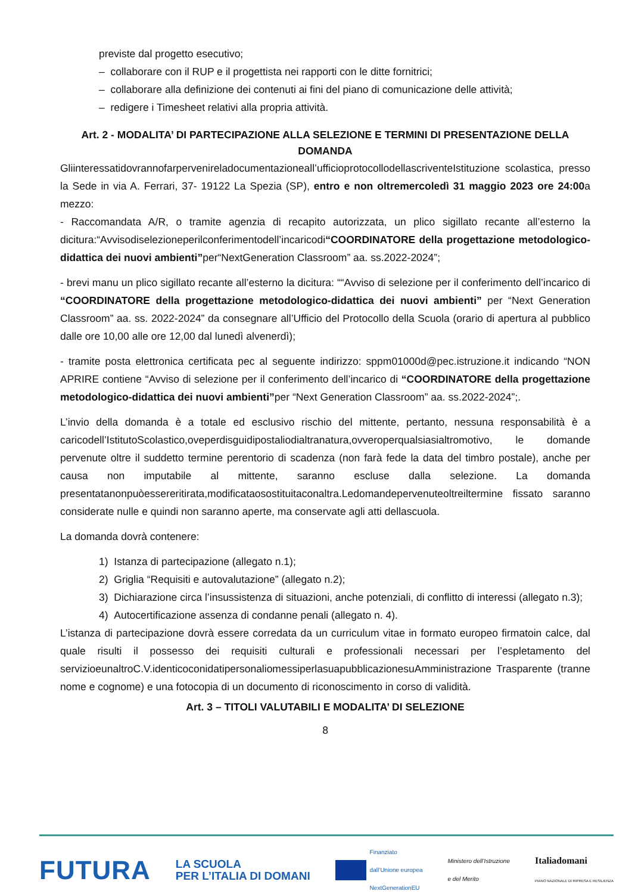previste dal progetto esecutivo;
– collaborare con il RUP e il progettista nei rapporti con le ditte fornitrici;
– collaborare alla definizione dei contenuti ai fini del piano di comunicazione delle attività;
– redigere i Timesheet relativi alla propria attività.
Art. 2 - MODALITA’ DI PARTECIPAZIONE ALLA SELEZIONE E TERMINI DI PRESENTAZIONE DELLA DOMANDA
Gliinteressatidovrannofarpervenireladocumentazioneall’ufficioprotocollodellascriventeIstituzione scolastica, presso la Sede in via A. Ferrari, 37- 19122 La Spezia (SP), entro e non oltremercoledì 31 maggio 2023 ore 24:00a mezzo:
- Raccomandata A/R, o tramite agenzia di recapito autorizzata, un plico sigillato recante all’esterno la dicitura:“Avvisodiselezioneperilconferimentodell’incaricodi“COORDINATORE della progettazione metodologico-didattica dei nuovi ambienti”per“NextGeneration Classroom” aa. ss.2022-2024”;
- brevi manu un plico sigillato recante all’esterno la dicitura: ““Avviso di selezione per il conferimento dell’incarico di “COORDINATORE della progettazione metodologico-didattica dei nuovi ambienti” per “Next Generation Classroom” aa. ss. 2022-2024” da consegnare all’Ufficio del Protocollo della Scuola (orario di apertura al pubblico dalle ore 10,00 alle ore 12,00 dal lunedì alvenerdì);
- tramite posta elettronica certificata pec al seguente indirizzo: sppm01000d@pec.istruzione.it indicando “NON APRIRE contiene “Avviso di selezione per il conferimento dell’incarico di “COORDINATORE della progettazione metodologico-didattica dei nuovi ambienti”per “Next Generation Classroom” aa. ss.2022-2024”;.
L’invio della domanda è a totale ed esclusivo rischio del mittente, pertanto, nessuna responsabilità è a caricodell’IstitutoScolastico,oveperdisguidipostaliodialtranatura,ovveroperqualsiasialtromotivo, le domande pervenute oltre il suddetto termine perentorio di scadenza (non farà fede la data del timbro postale), anche per causa non imputabile al mittente, saranno escluse dalla selezione. La domanda presentatanonpuòessereritirata,modificataosostituitaconaltra.Ledomandepervenuteoltreiltermine fissato saranno considerate nulle e quindi non saranno aperte, ma conservate agli atti dellascuola.
La domanda dovrà contenere:
1) Istanza di partecipazione (allegato n.1);
2) Griglia “Requisiti e autovalutazione” (allegato n.2);
3) Dichiarazione circa l’insussistenza di situazioni, anche potenziali, di conflitto di interessi (allegato n.3);
4) Autocertificazione assenza di condanne penali (allegato n. 4).
L’istanza di partecipazione dovrà essere corredata da un curriculum vitae in formato europeo firmatoin calce, dal quale risulti il possesso dei requisiti culturali e professionali necessari per l’espletamento del servizioeunaltroC.V.identicoconidatipersonaliomessiperlasuapubblicazionesuAmministrazione Trasparente (tranne nome e cognome) e una fotocopia di un documento di riconoscimento in corso di validità.
Art. 3 – TITOLI VALUTABILI E MODALITA’ DI SELEZIONE
8
FUTURA
LA SCUOLA
PER L’ITALIA DI DOMANI
Finanziato
dall’Unione europea
NextGenerationEU
Ministero dell’Istruzione
e del Merito
Italiadomani
PIANO NAZIONALE DI RIPRESA E RESILIENZA